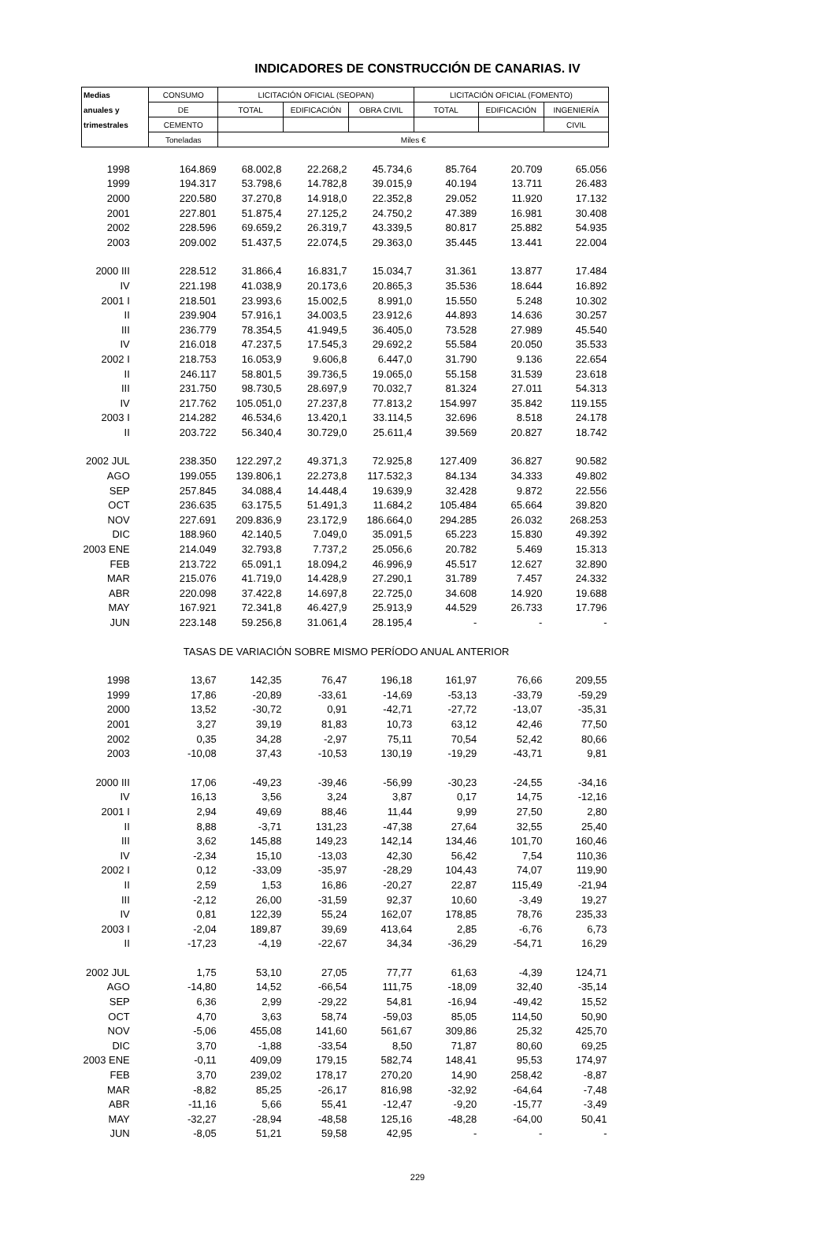INDICADORES DE CONSTRUCCIÓN DE CANARIAS. IV
| Medias | CONSUMO | LICITACIÓN OFICIAL (SEOPAN) | | | LICITACIÓN OFICIAL (FOMENTO) | | |
| --- | --- | --- | --- | --- | --- | --- | --- |
| anuales y | DE | TOTAL | EDIFICACIÓN | OBRA CIVIL | TOTAL | EDIFICACIÓN | INGENIERÍA |
| trimestrales | CEMENTO | | | | | | CIVIL |
| | Toneladas | Miles € | | | | | |
| 1998 | 164.869 | 68.002,8 | 22.268,2 | 45.734,6 | 85.764 | 20.709 | 65.056 |
| 1999 | 194.317 | 53.798,6 | 14.782,8 | 39.015,9 | 40.194 | 13.711 | 26.483 |
| 2000 | 220.580 | 37.270,8 | 14.918,0 | 22.352,8 | 29.052 | 11.920 | 17.132 |
| 2001 | 227.801 | 51.875,4 | 27.125,2 | 24.750,2 | 47.389 | 16.981 | 30.408 |
| 2002 | 228.596 | 69.659,2 | 26.319,7 | 43.339,5 | 80.817 | 25.882 | 54.935 |
| 2003 | 209.002 | 51.437,5 | 22.074,5 | 29.363,0 | 35.445 | 13.441 | 22.004 |
| 2000 III | 228.512 | 31.866,4 | 16.831,7 | 15.034,7 | 31.361 | 13.877 | 17.484 |
| IV | 221.198 | 41.038,9 | 20.173,6 | 20.865,3 | 35.536 | 18.644 | 16.892 |
| 2001 I | 218.501 | 23.993,6 | 15.002,5 | 8.991,0 | 15.550 | 5.248 | 10.302 |
| II | 239.904 | 57.916,1 | 34.003,5 | 23.912,6 | 44.893 | 14.636 | 30.257 |
| III | 236.779 | 78.354,5 | 41.949,5 | 36.405,0 | 73.528 | 27.989 | 45.540 |
| IV | 216.018 | 47.237,5 | 17.545,3 | 29.692,2 | 55.584 | 20.050 | 35.533 |
| 2002 I | 218.753 | 16.053,9 | 9.606,8 | 6.447,0 | 31.790 | 9.136 | 22.654 |
| II | 246.117 | 58.801,5 | 39.736,5 | 19.065,0 | 55.158 | 31.539 | 23.618 |
| III | 231.750 | 98.730,5 | 28.697,9 | 70.032,7 | 81.324 | 27.011 | 54.313 |
| IV | 217.762 | 105.051,0 | 27.237,8 | 77.813,2 | 154.997 | 35.842 | 119.155 |
| 2003 I | 214.282 | 46.534,6 | 13.420,1 | 33.114,5 | 32.696 | 8.518 | 24.178 |
| II | 203.722 | 56.340,4 | 30.729,0 | 25.611,4 | 39.569 | 20.827 | 18.742 |
| 2002 JUL | 238.350 | 122.297,2 | 49.371,3 | 72.925,8 | 127.409 | 36.827 | 90.582 |
| AGO | 199.055 | 139.806,1 | 22.273,8 | 117.532,3 | 84.134 | 34.333 | 49.802 |
| SEP | 257.845 | 34.088,4 | 14.448,4 | 19.639,9 | 32.428 | 9.872 | 22.556 |
| OCT | 236.635 | 63.175,5 | 51.491,3 | 11.684,2 | 105.484 | 65.664 | 39.820 |
| NOV | 227.691 | 209.836,9 | 23.172,9 | 186.664,0 | 294.285 | 26.032 | 268.253 |
| DIC | 188.960 | 42.140,5 | 7.049,0 | 35.091,5 | 65.223 | 15.830 | 49.392 |
| 2003 ENE | 214.049 | 32.793,8 | 7.737,2 | 25.056,6 | 20.782 | 5.469 | 15.313 |
| FEB | 213.722 | 65.091,1 | 18.094,2 | 46.996,9 | 45.517 | 12.627 | 32.890 |
| MAR | 215.076 | 41.719,0 | 14.428,9 | 27.290,1 | 31.789 | 7.457 | 24.332 |
| ABR | 220.098 | 37.422,8 | 14.697,8 | 22.725,0 | 34.608 | 14.920 | 19.688 |
| MAY | 167.921 | 72.341,8 | 46.427,9 | 25.913,9 | 44.529 | 26.733 | 17.796 |
| JUN | 223.148 | 59.256,8 | 31.061,4 | 28.195,4 | - | - | - |
| | TASAS DE VARIACIÓN SOBRE MISMO PERÍODO ANUAL ANTERIOR | | | | | | |
| 1998 | 13,67 | 142,35 | 76,47 | 196,18 | 161,97 | 76,66 | 209,55 |
| 1999 | 17,86 | -20,89 | -33,61 | -14,69 | -53,13 | -33,79 | -59,29 |
| 2000 | 13,52 | -30,72 | 0,91 | -42,71 | -27,72 | -13,07 | -35,31 |
| 2001 | 3,27 | 39,19 | 81,83 | 10,73 | 63,12 | 42,46 | 77,50 |
| 2002 | 0,35 | 34,28 | -2,97 | 75,11 | 70,54 | 52,42 | 80,66 |
| 2003 | -10,08 | 37,43 | -10,53 | 130,19 | -19,29 | -43,71 | 9,81 |
| 2000 III | 17,06 | -49,23 | -39,46 | -56,99 | -30,23 | -24,55 | -34,16 |
| IV | 16,13 | 3,56 | 3,24 | 3,87 | 0,17 | 14,75 | -12,16 |
| 2001 I | 2,94 | 49,69 | 88,46 | 11,44 | 9,99 | 27,50 | 2,80 |
| II | 8,88 | -3,71 | 131,23 | -47,38 | 27,64 | 32,55 | 25,40 |
| III | 3,62 | 145,88 | 149,23 | 142,14 | 134,46 | 101,70 | 160,46 |
| IV | -2,34 | 15,10 | -13,03 | 42,30 | 56,42 | 7,54 | 110,36 |
| 2002 I | 0,12 | -33,09 | -35,97 | -28,29 | 104,43 | 74,07 | 119,90 |
| II | 2,59 | 1,53 | 16,86 | -20,27 | 22,87 | 115,49 | -21,94 |
| III | -2,12 | 26,00 | -31,59 | 92,37 | 10,60 | -3,49 | 19,27 |
| IV | 0,81 | 122,39 | 55,24 | 162,07 | 178,85 | 78,76 | 235,33 |
| 2003 I | -2,04 | 189,87 | 39,69 | 413,64 | 2,85 | -6,76 | 6,73 |
| II | -17,23 | -4,19 | -22,67 | 34,34 | -36,29 | -54,71 | 16,29 |
| 2002 JUL | 1,75 | 53,10 | 27,05 | 77,77 | 61,63 | -4,39 | 124,71 |
| AGO | -14,80 | 14,52 | -66,54 | 111,75 | -18,09 | 32,40 | -35,14 |
| SEP | 6,36 | 2,99 | -29,22 | 54,81 | -16,94 | -49,42 | 15,52 |
| OCT | 4,70 | 3,63 | 58,74 | -59,03 | 85,05 | 114,50 | 50,90 |
| NOV | -5,06 | 455,08 | 141,60 | 561,67 | 309,86 | 25,32 | 425,70 |
| DIC | 3,70 | -1,88 | -33,54 | 8,50 | 71,87 | 80,60 | 69,25 |
| 2003 ENE | -0,11 | 409,09 | 179,15 | 582,74 | 148,41 | 95,53 | 174,97 |
| FEB | 3,70 | 239,02 | 178,17 | 270,20 | 14,90 | 258,42 | -8,87 |
| MAR | -8,82 | 85,25 | -26,17 | 816,98 | -32,92 | -64,64 | -7,48 |
| ABR | -11,16 | 5,66 | 55,41 | -12,47 | -9,20 | -15,77 | -3,49 |
| MAY | -32,27 | -28,94 | -48,58 | 125,16 | -48,28 | -64,00 | 50,41 |
| JUN | -8,05 | 51,21 | 59,58 | 42,95 | - | - | - |
229